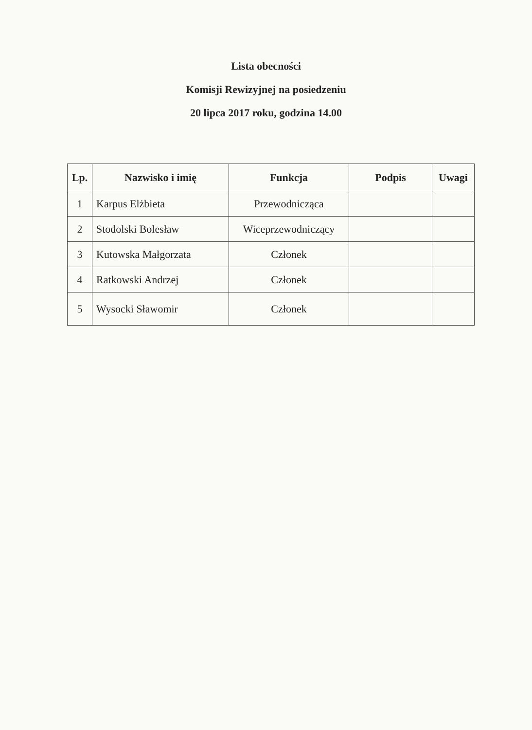Lista obecności
Komisji Rewizyjnej na posiedzeniu
20 lipca 2017 roku, godzina 14.00
| Lp. | Nazwisko i imię | Funkcja | Podpis | Uwagi |
| --- | --- | --- | --- | --- |
| 1 | Karpus Elżbieta | Przewodnicząca | | |
| 2 | Stodolski Bolesław | Wiceprzewodniczący | | |
| 3 | Kutowska Małgorzata | Członek | | |
| 4 | Ratkowski Andrzej | Członek | | |
| 5 | Wysocki Sławomir | Członek | | |